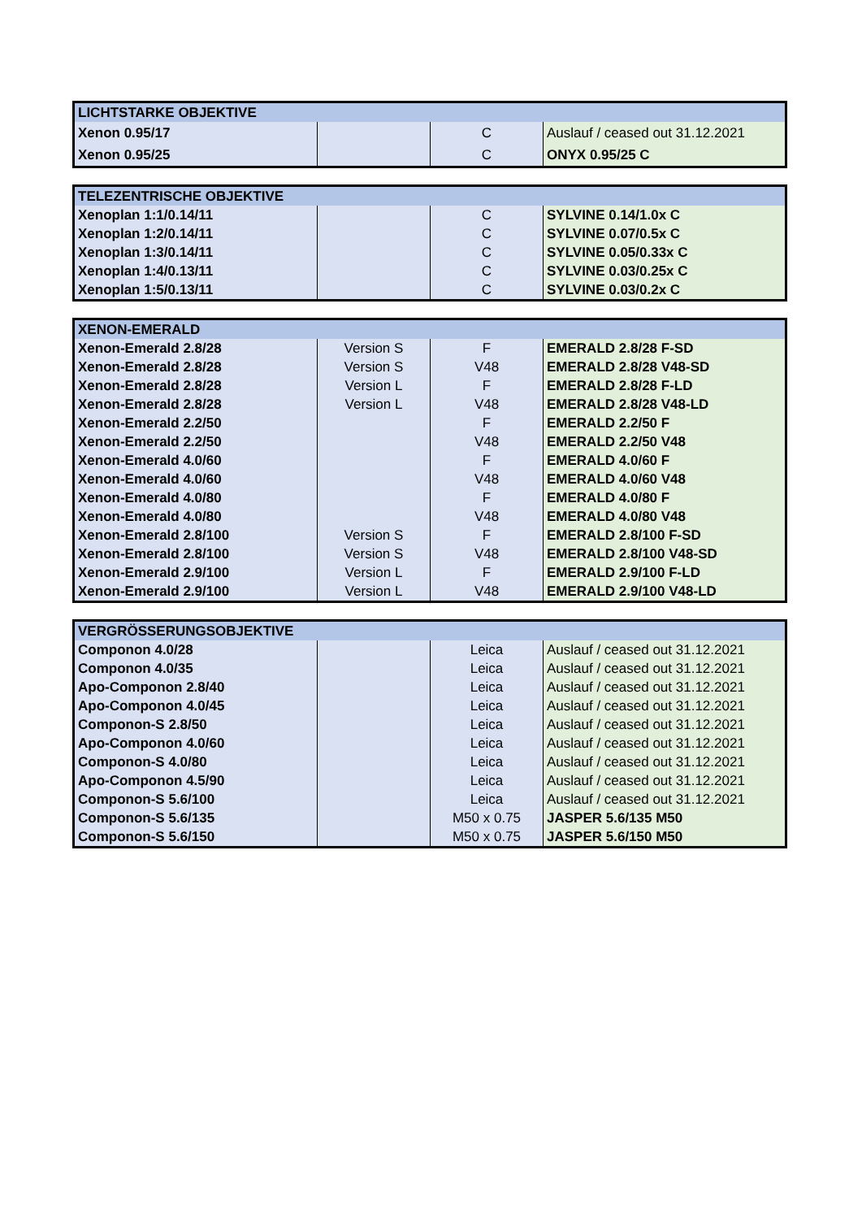| LICHTSTARKE OBJEKTIVE | | | |
| --- | --- | --- | --- |
| Xenon 0.95/17 | | C | Auslauf / ceased out 31.12.2021 |
| Xenon 0.95/25 | | C | ONYX 0.95/25 C |
| TELEZENTRISCHE OBJEKTIVE | | | |
| --- | --- | --- | --- |
| Xenoplan 1:1/0.14/11 | | C | SYLVINE 0.14/1.0x C |
| Xenoplan 1:2/0.14/11 | | C | SYLVINE 0.07/0.5x C |
| Xenoplan 1:3/0.14/11 | | C | SYLVINE 0.05/0.33x C |
| Xenoplan 1:4/0.13/11 | | C | SYLVINE 0.03/0.25x C |
| Xenoplan 1:5/0.13/11 | | C | SYLVINE 0.03/0.2x C |
| XENON-EMERALD | | | |
| --- | --- | --- | --- |
| Xenon-Emerald 2.8/28 | Version S | F | EMERALD 2.8/28 F-SD |
| Xenon-Emerald 2.8/28 | Version S | V48 | EMERALD 2.8/28 V48-SD |
| Xenon-Emerald 2.8/28 | Version L | F | EMERALD 2.8/28 F-LD |
| Xenon-Emerald 2.8/28 | Version L | V48 | EMERALD 2.8/28 V48-LD |
| Xenon-Emerald 2.2/50 | | F | EMERALD 2.2/50 F |
| Xenon-Emerald 2.2/50 | | V48 | EMERALD 2.2/50 V48 |
| Xenon-Emerald 4.0/60 | | F | EMERALD 4.0/60 F |
| Xenon-Emerald 4.0/60 | | V48 | EMERALD 4.0/60 V48 |
| Xenon-Emerald 4.0/80 | | F | EMERALD 4.0/80 F |
| Xenon-Emerald 4.0/80 | | V48 | EMERALD 4.0/80 V48 |
| Xenon-Emerald 2.8/100 | Version S | F | EMERALD 2.8/100 F-SD |
| Xenon-Emerald 2.8/100 | Version S | V48 | EMERALD 2.8/100 V48-SD |
| Xenon-Emerald 2.9/100 | Version L | F | EMERALD 2.9/100 F-LD |
| Xenon-Emerald 2.9/100 | Version L | V48 | EMERALD 2.9/100 V48-LD |
| VERGRÖSSERUNGSOBJEKTIVE | | | |
| --- | --- | --- | --- |
| Componon 4.0/28 | | Leica | Auslauf / ceased out 31.12.2021 |
| Componon 4.0/35 | | Leica | Auslauf / ceased out 31.12.2021 |
| Apo-Componon 2.8/40 | | Leica | Auslauf / ceased out 31.12.2021 |
| Apo-Componon 4.0/45 | | Leica | Auslauf / ceased out 31.12.2021 |
| Componon-S 2.8/50 | | Leica | Auslauf / ceased out 31.12.2021 |
| Apo-Componon 4.0/60 | | Leica | Auslauf / ceased out 31.12.2021 |
| Componon-S 4.0/80 | | Leica | Auslauf / ceased out 31.12.2021 |
| Apo-Componon 4.5/90 | | Leica | Auslauf / ceased out 31.12.2021 |
| Componon-S 5.6/100 | | Leica | Auslauf / ceased out 31.12.2021 |
| Componon-S 5.6/135 | | M50 x 0.75 | JASPER 5.6/135 M50 |
| Componon-S 5.6/150 | | M50 x 0.75 | JASPER 5.6/150 M50 |